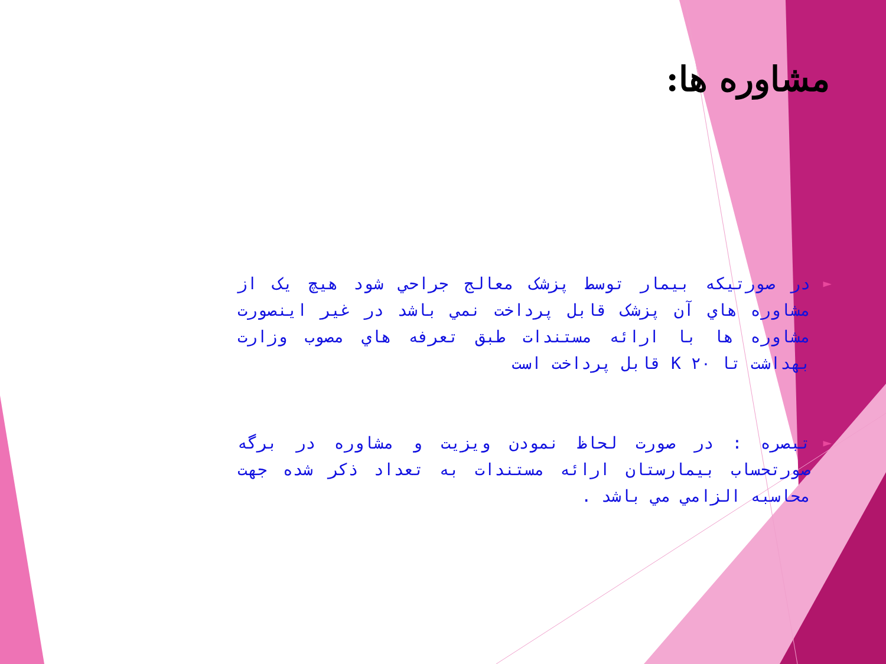مشاوره ها:
► در صورتيکه بيمار توسط پزشک معالج جراحي شود هيچ يک از مشاوره هاي آن پزشک قابل پرداخت نمي باشد در غير اينصورت مشاوره ها با ارائه مستندات طبق تعرفه هاي مصوب وزارت بهداشت تا ۲۰ K قابل پرداخت است
► تبصره : در صورت لحاظ نمودن ويزيت و مشاوره در برگه صورتحساب بيمارستان ارائه مستندات به تعداد ذکر شده جهت محاسبه الزامي مي باشد .